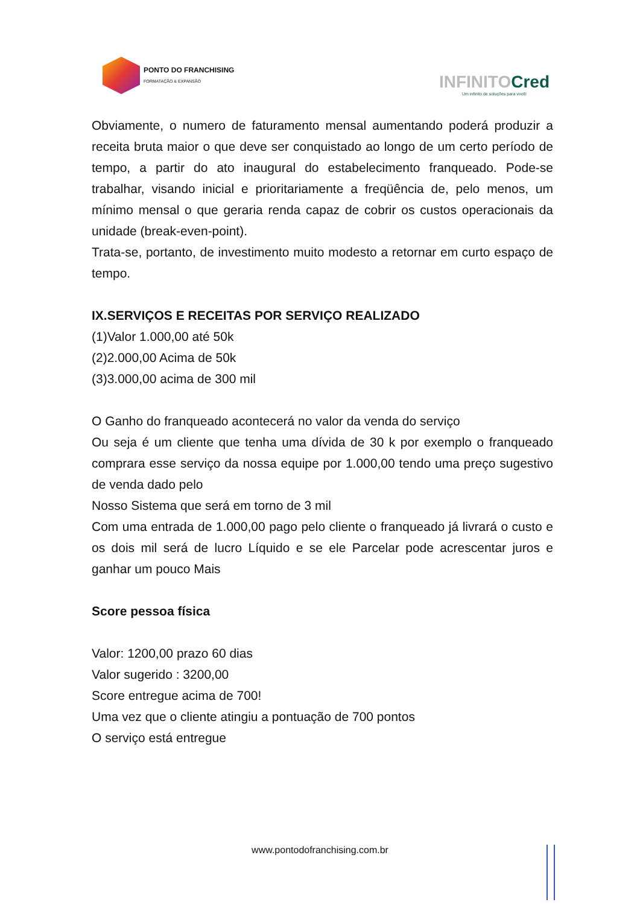PONTO DO FRANCHISING
FORMATAÇÃO & EXPANSÃO
INFINITOCred
Um infinito de soluções para você!
Obviamente, o numero de faturamento mensal aumentando poderá produzir a receita bruta maior o que deve ser conquistado ao longo de um certo período de tempo, a partir do ato inaugural do estabelecimento franqueado. Pode-se trabalhar, visando inicial e prioritariamente a freqüência de, pelo menos, um mínimo mensal o que geraria renda capaz de cobrir os custos operacionais da unidade (break-even-point).
Trata-se, portanto, de investimento muito modesto a retornar em curto espaço de tempo.
IX.SERVIÇOS E RECEITAS POR SERVIÇO REALIZADO
(1)Valor 1.000,00 até 50k
(2)2.000,00 Acima de 50k
(3)3.000,00 acima de 300 mil
O Ganho do franqueado acontecerá no valor da venda do serviço
Ou seja é um cliente que tenha uma dívida de 30 k por exemplo o franqueado comprara esse serviço da nossa equipe por 1.000,00 tendo uma preço sugestivo de venda dado pelo
Nosso Sistema que será em torno de 3 mil
Com uma entrada de 1.000,00 pago pelo cliente o franqueado já livrará o custo e os dois mil será de lucro Líquido e se ele Parcelar pode acrescentar juros e ganhar um pouco Mais
Score pessoa física
Valor: 1200,00 prazo 60 dias
Valor sugerido : 3200,00
Score entregue acima de 700!
Uma vez que o cliente atingiu a pontuação de 700 pontos
O serviço está entregue
www.pontodofranchising.com.br